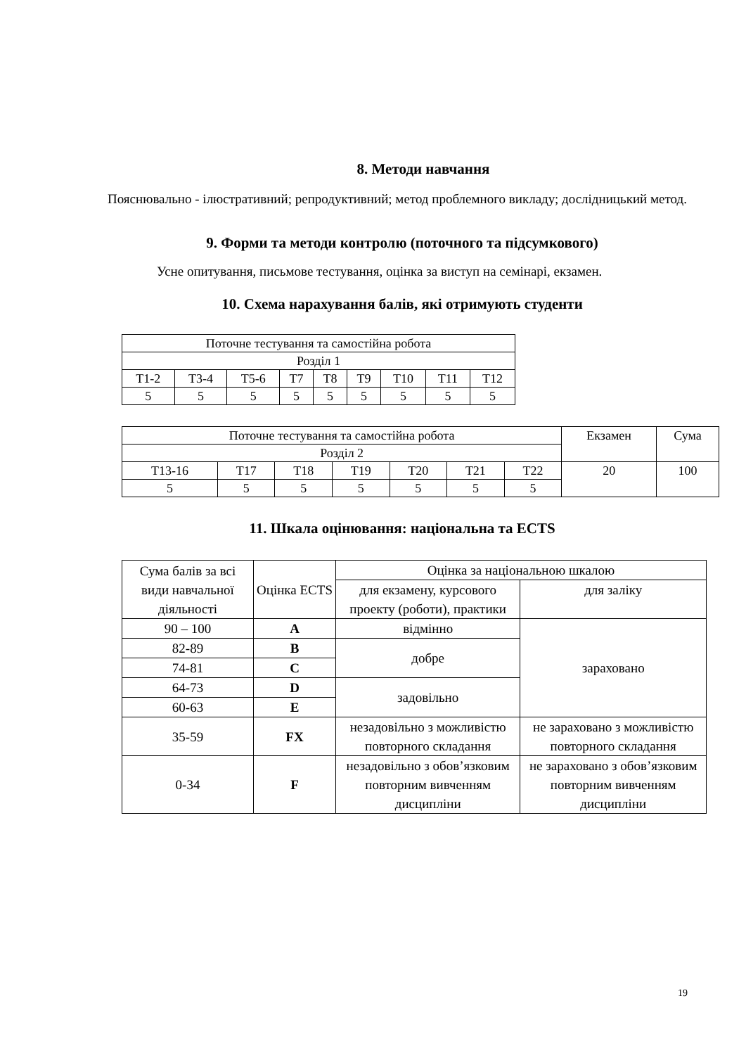8. Методи навчання
Пояснювально - ілюстративний; репродуктивний; метод проблемного викладу; дослідницький метод.
9. Форми та методи контролю (поточного та підсумкового)
Усне опитування, письмове тестування, оцінка за виступ на семінарі, екзамен.
10. Схема нарахування балів, які отримують студенти
| Поточне тестування та самостійна робота | | | | | | | | |
| Розділ 1 | | | | | | | | |
| Т1-2 | Т3-4 | Т5-6 | Т7 | Т8 | Т9 | Т10 | Т11 | Т12 |
| 5 | 5 | 5 | 5 | 5 | 5 | 5 | 5 | 5 |
| Поточне тестування та самостійна робота | | | | | | | Екзамен | Сума |
| Розділ 2 | | | | | | | | |
| Т13-16 | Т17 | Т18 | Т19 | Т20 | Т21 | Т22 | 20 | 100 |
| 5 | 5 | 5 | 5 | 5 | 5 | 5 | | |
11. Шкала оцінювання: національна та ECTS
| Сума балів за всі види навчальної діяльності | Оцінка ECTS | Оцінка за національною шкалою | |
| | | для екзамену, курсового проекту (роботи), практики | для заліку |
| 90 – 100 | A | відмінно | зараховано |
| 82-89 | B | добре | |
| 74-81 | C | | |
| 64-73 | D | задовільно | |
| 60-63 | E | | |
| 35-59 | FX | незадовільно з можливістю повторного складання | не зараховано з можливістю повторного складання |
| 0-34 | F | незадовільно з обов’язковим повторним вивченням дисципліни | не зараховано з обов’язковим повторним вивченням дисципліни |
19